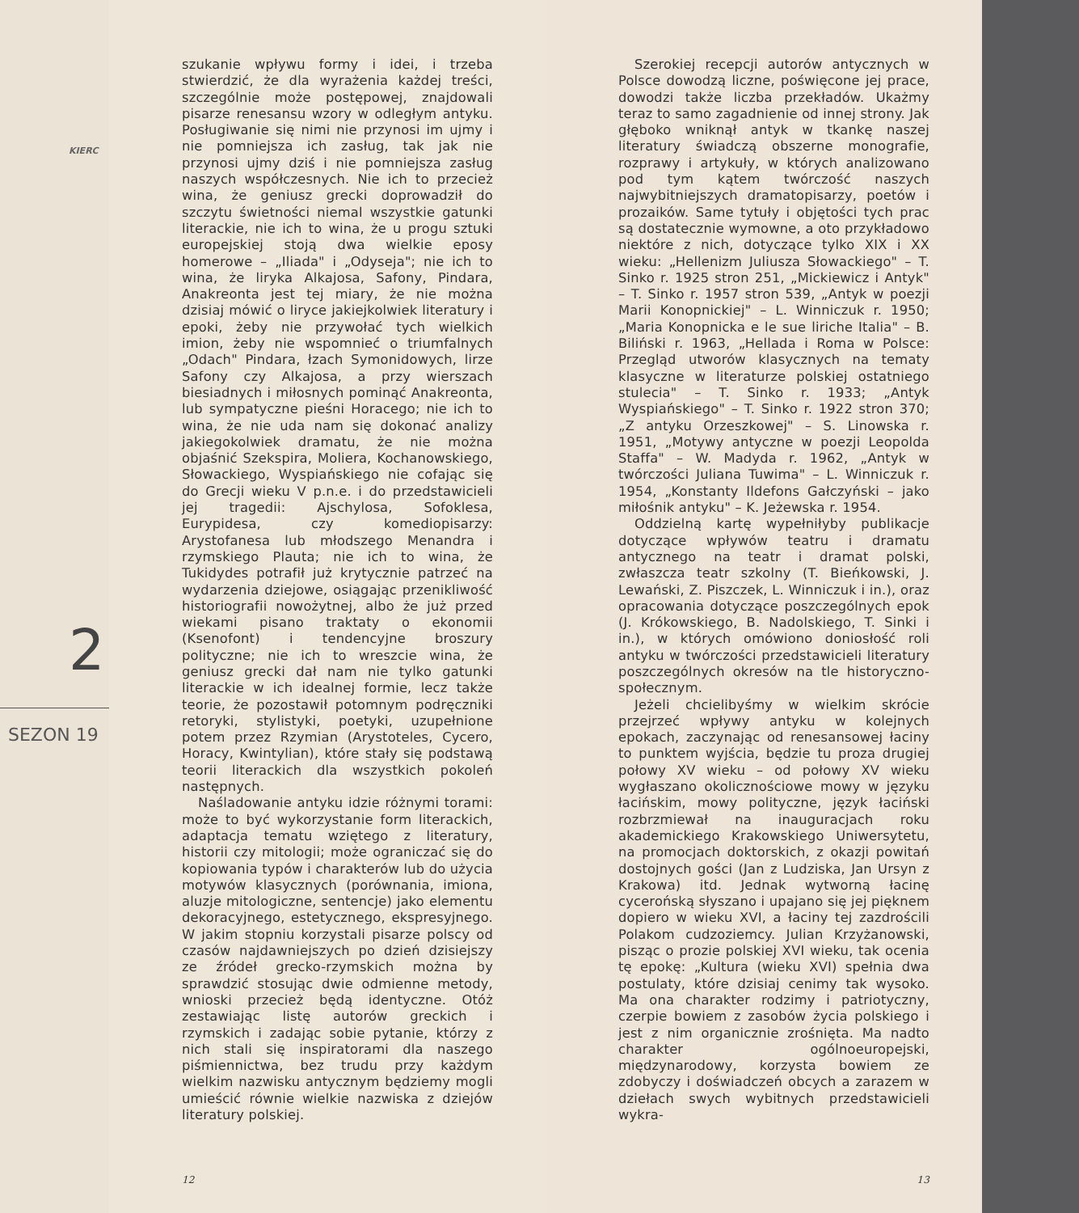KIERC
2
SEZON 19
szukanie wpływu formy i idei, i trzeba stwierdzić, że dla wyrażenia każdej treści, szczególnie może postępowej, znajdowali pisarze renesansu wzory w odległym antyku. Posługiwanie się nimi nie przynosi im ujmy i nie pomniejsza ich zasług, tak jak nie przynosi ujmy dziś i nie pomniejsza zasług naszych współczesnych. Nie ich to przecież wina, że geniusz grecki doprowadził do szczytu świetności niemal wszystkie gatunki literackie, nie ich to wina, że u progu sztuki europejskiej stoją dwa wielkie eposy homerowe – „Iliada" i „Odyseja"; nie ich to wina, że liryka Alkajosa, Safony, Pindara, Anakreonta jest tej miary, że nie można dzisiaj mówić o liryce jakiejkolwiek literatury i epoki, żeby nie przywołać tych wielkich imion, żeby nie wspomnieć o triumfalnych „Odach" Pindara, łzach Symonidowych, lirze Safony czy Alkajosa, a przy wierszach biesiadnych i miłosnych pominąć Anakreonta, lub sympatyczne pieśni Horacego; nie ich to wina, że nie uda nam się dokonać analizy jakiegokolwiek dramatu, że nie można objaśnić Szekspira, Moliera, Kochanowskiego, Słowackiego, Wyspiańskiego nie cofając się do Grecji wieku V p.n.e. i do przedstawicieli jej tragedii: Ajschylosa, Sofoklesa, Eurypidesa, czy komediopisarzy: Arystofanesa lub młodszego Menandra i rzymskiego Plauta; nie ich to wina, że Tukidydes potrafił już krytycznie patrzeć na wydarzenia dziejowe, osiągając przenikliwość historiografii nowożytnej, albo że już przed wiekami pisano traktaty o ekonomii (Ksenofont) i tendencyjne broszury polityczne; nie ich to wreszcie wina, że geniusz grecki dał nam nie tylko gatunki literackie w ich idealnej formie, lecz także teorie, że pozostawił potomnym podręczniki retoryki, stylistyki, poetyki, uzupełnione potem przez Rzymian (Arystoteles, Cycero, Horacy, Kwintylian), które stały się podstawą teorii literackich dla wszystkich pokoleń następnych.
Naśladowanie antyku idzie różnymi torami: może to być wykorzystanie form literackich, adaptacja tematu wziętego z literatury, historii czy mitologii; może ograniczać się do kopiowania typów i charakterów lub do użycia motywów klasycznych (porównania, imiona, aluzje mitologiczne, sentencje) jako elementu dekoracyjnego, estetycznego, ekspresyjnego. W jakim stopniu korzystali pisarze polscy od czasów najdawniejszych po dzień dzisiejszy ze źródeł grecko-rzymskich można by sprawdzić stosując dwie odmienne metody, wnioski przecież będą identyczne. Otóż zestawiając listę autorów greckich i rzymskich i zadając sobie pytanie, którzy z nich stali się inspiratorami dla naszego piśmiennictwa, bez trudu przy każdym wielkim nazwisku antycznym będziemy mogli umieścić równie wielkie nazwiska z dziejów literatury polskiej.
12
Szerokiej recepcji autorów antycznych w Polsce dowodzą liczne, poświęcone jej prace, dowodzi także liczba przekładów. Ukażmy teraz to samo zagadnienie od innej strony. Jak głęboko wniknął antyk w tkankę naszej literatury świadczą obszerne monografie, rozprawy i artykuły, w których analizowano pod tym kątem twórczość naszych najwybitniejszych dramatopisarzy, poetów i prozaików. Same tytuły i objętości tych prac są dostatecznie wymowne, a oto przykładowo niektóre z nich, dotyczące tylko XIX i XX wieku: „Hellenizm Juliusza Słowackiego" – T. Sinko r. 1925 stron 251, „Mickiewicz i Antyk" – T. Sinko r. 1957 stron 539, „Antyk w poezji Marii Konopnickiej" – L. Winniczuk r. 1950; „Maria Konopnicka e le sue liriche Italia" – B. Biliński r. 1963, „Hellada i Roma w Polsce: Przegląd utworów klasycznych na tematy klasyczne w literaturze polskiej ostatniego stulecia" – T. Sinko r. 1933; „Antyk Wyspiańskiego" – T. Sinko r. 1922 stron 370; „Z antyku Orzeszkowej" – S. Linowska r. 1951, „Motywy antyczne w poezji Leopolda Staffa" – W. Madyda r. 1962, „Antyk w twórczości Juliana Tuwima" – L. Winniczuk r. 1954, „Konstanty Ildefons Gałczyński – jako miłośnik antyku" – K. Jeżewska r. 1954.
Oddzielną kartę wypełniłyby publikacje dotyczące wpływów teatru i dramatu antycznego na teatr i dramat polski, zwłaszcza teatr szkolny (T. Bieńkowski, J. Lewański, Z. Piszczek, L. Winniczuk i in.), oraz opracowania dotyczące poszczególnych epok (J. Krókowskiego, B. Nadolskiego, T. Sinki i in.), w których omówiono doniosłość roli antyku w twórczości przedstawicieli literatury poszczególnych okresów na tle historyczno-społecznym.
Jeżeli chcielibyśmy w wielkim skrócie przejrzeć wpływy antyku w kolejnych epokach, zaczynając od renesansowej łaciny to punktem wyjścia, będzie tu proza drugiej połowy XV wieku – od połowy XV wieku wygłaszano okolicznościowe mowy w języku łacińskim, mowy polityczne, język łaciński rozbrzmiewał na inauguracjach roku akademickiego Krakowskiego Uniwersytetu, na promocjach doktorskich, z okazji powitań dostojnych gości (Jan z Ludziska, Jan Ursyn z Krakowa) itd. Jednak wytworną łacinę cycerońską słyszano i upajano się jej pięknem dopiero w wieku XVI, a łaciny tej zazdrościli Polakom cudzoziemcy. Julian Krzyżanowski, pisząc o prozie polskiej XVI wieku, tak ocenia tę epokę: „Kultura (wieku XVI) spełnia dwa postulaty, które dzisiaj cenimy tak wysoko. Ma ona charakter rodzimy i patriotyczny, czerpie bowiem z zasobów życia polskiego i jest z nim organicznie zrośnięta. Ma nadto charakter ogólnoeuropejski, międzynarodowy, korzysta bowiem ze zdobyczy i doświadczeń obcych a zarazem w dziełach swych wybitnych przedstawicieli wykra-
13